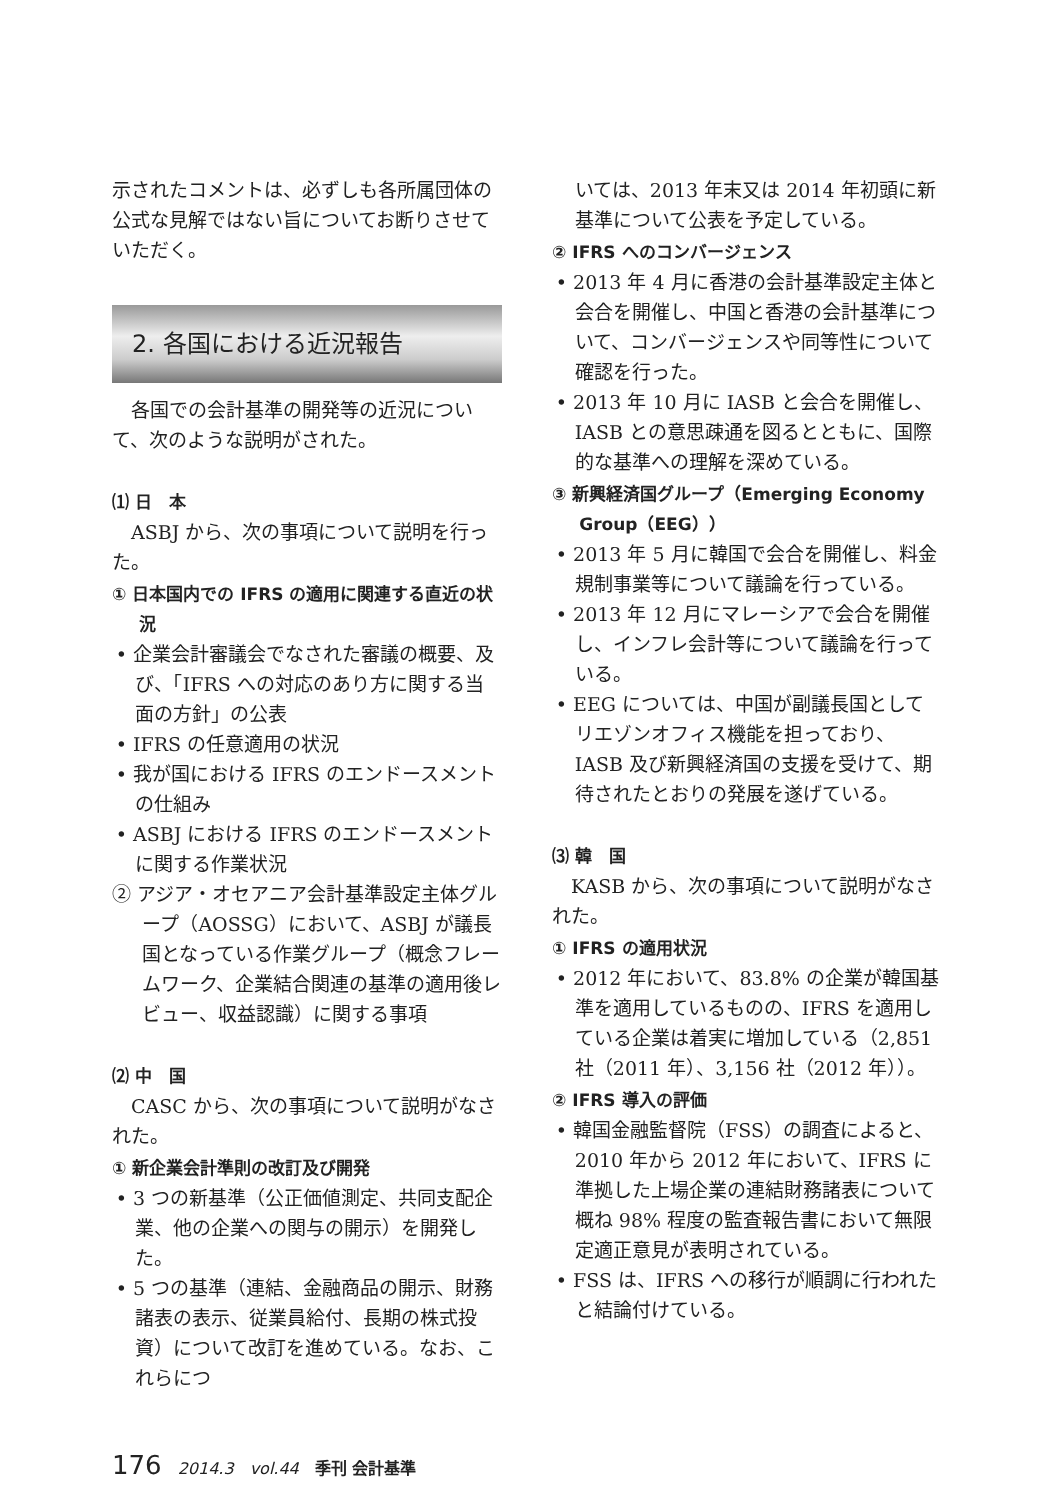示されたコメントは、必ずしも各所属団体の公式な見解ではない旨についてお断りさせていただく。
2. 各国における近況報告
各国での会計基準の開発等の近況について、次のような説明がされた。
⑴ 日　本
ASBJ から、次の事項について説明を行った。
① 日本国内での IFRS の適用に関連する直近の状況
• 企業会計審議会でなされた審議の概要、及び、「IFRS への対応のあり方に関する当面の方針」の公表
• IFRS の任意適用の状況
• 我が国における IFRS のエンドースメントの仕組み
• ASBJ における IFRS のエンドースメントに関する作業状況
② アジア・オセアニア会計基準設定主体グループ（AOSSG）において、ASBJ が議長国となっている作業グループ（概念フレームワーク、企業結合関連の基準の適用後レビュー、収益認識）に関する事項
⑵ 中　国
CASC から、次の事項について説明がなされた。
① 新企業会計準則の改訂及び開発
• 3 つの新基準（公正価値測定、共同支配企業、他の企業への関与の開示）を開発した。
• 5 つの基準（連結、金融商品の開示、財務諸表の表示、従業員給付、長期の株式投資）について改訂を進めている。なお、これらにつ
いては、2013 年末又は 2014 年初頭に新基準について公表を予定している。
② IFRS へのコンバージェンス
• 2013 年 4 月に香港の会計基準設定主体と会合を開催し、中国と香港の会計基準について、コンバージェンスや同等性について確認を行った。
• 2013 年 10 月に IASB と会合を開催し、IASB との意思疎通を図るとともに、国際的な基準への理解を深めている。
③ 新興経済国グループ（Emerging Economy Group（EEG））
• 2013 年 5 月に韓国で会合を開催し、料金規制事業等について議論を行っている。
• 2013 年 12 月にマレーシアで会合を開催し、インフレ会計等について議論を行っている。
• EEG については、中国が副議長国としてリエゾンオフィス機能を担っており、IASB 及び新興経済国の支援を受けて、期待されたとおりの発展を遂げている。
⑶ 韓　国
KASB から、次の事項について説明がなされた。
① IFRS の適用状況
• 2012 年において、83.8% の企業が韓国基準を適用しているものの、IFRS を適用している企業は着実に増加している（2,851 社（2011 年）、3,156 社（2012 年））。
② IFRS 導入の評価
• 韓国金融監督院（FSS）の調査によると、2010 年から 2012 年において、IFRS に準拠した上場企業の連結財務諸表について概ね 98% 程度の監査報告書において無限定適正意見が表明されている。
• FSS は、IFRS への移行が順調に行われたと結論付けている。
176 2014.3　vol.44　季刊 会計基準